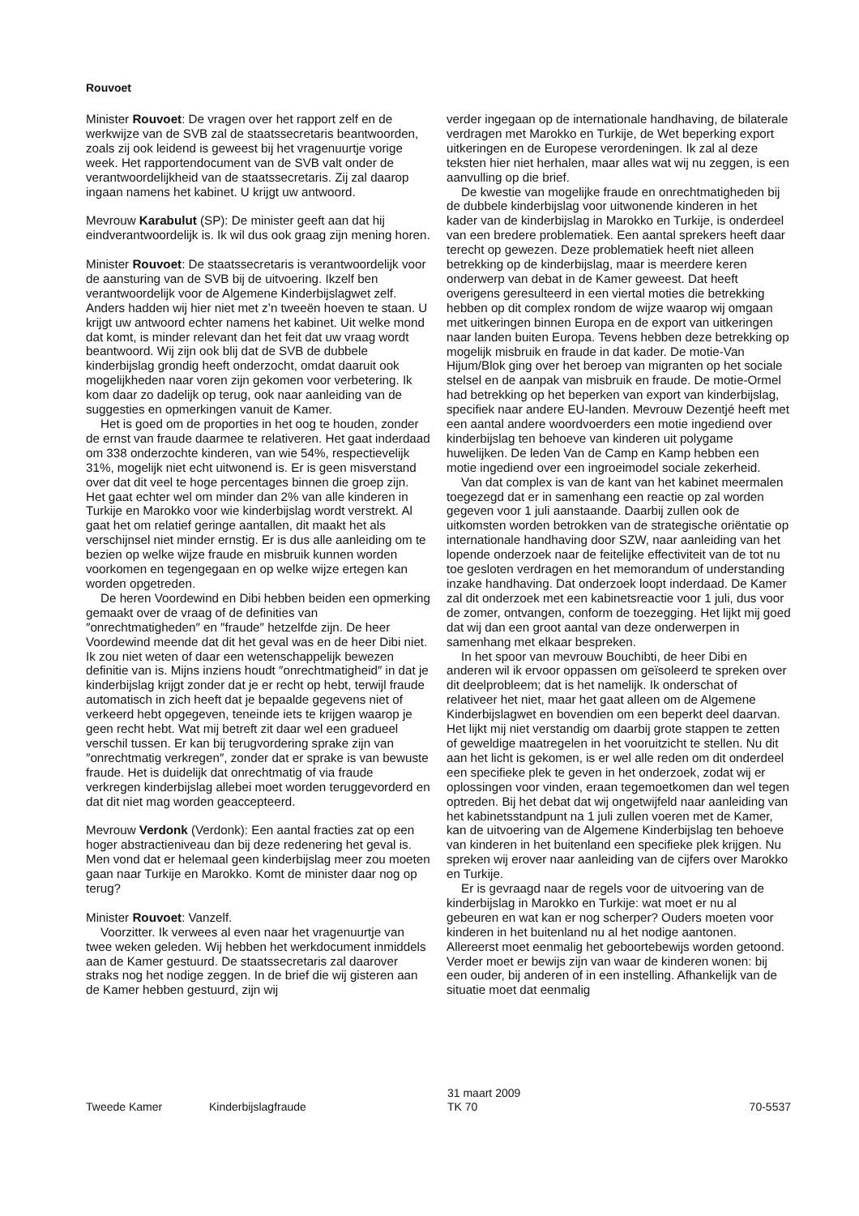Rouvoet
Minister Rouvoet: De vragen over het rapport zelf en de werkwijze van de SVB zal de staatssecretaris beantwoorden, zoals zij ook leidend is geweest bij het vragenuurtje vorige week. Het rapportendocument van de SVB valt onder de verantwoordelijkheid van de staatssecretaris. Zij zal daarop ingaan namens het kabinet. U krijgt uw antwoord.
Mevrouw Karabulut (SP): De minister geeft aan dat hij eindverantwoordelijk is. Ik wil dus ook graag zijn mening horen.
Minister Rouvoet: De staatssecretaris is verantwoordelijk voor de aansturing van de SVB bij de uitvoering. Ikzelf ben verantwoordelijk voor de Algemene Kinderbijslagwet zelf. Anders hadden wij hier niet met z’n tweeën hoeven te staan. U krijgt uw antwoord echter namens het kabinet. Uit welke mond dat komt, is minder relevant dan het feit dat uw vraag wordt beantwoord. Wij zijn ook blij dat de SVB de dubbele kinderbijslag grondig heeft onderzocht, omdat daaruit ook mogelijkheden naar voren zijn gekomen voor verbetering. Ik kom daar zo dadelijk op terug, ook naar aanleiding van de suggesties en opmerkingen vanuit de Kamer.
Het is goed om de proporties in het oog te houden, zonder de ernst van fraude daarmee te relativeren. Het gaat inderdaad om 338 onderzochte kinderen, van wie 54%, respectievelijk 31%, mogelijk niet echt uitwonend is. Er is geen misverstand over dat dit veel te hoge percentages binnen die groep zijn. Het gaat echter wel om minder dan 2% van alle kinderen in Turkije en Marokko voor wie kinderbijslag wordt verstrekt. Al gaat het om relatief geringe aantallen, dit maakt het als verschijnsel niet minder ernstig. Er is dus alle aanleiding om te bezien op welke wijze fraude en misbruik kunnen worden voorkomen en tegengegaan en op welke wijze ertegen kan worden opgetreden.
De heren Voordewind en Dibi hebben beiden een opmerking gemaakt over de vraag of de definities van ″onrechtmatigheden″ en ″fraude″ hetzelfde zijn. De heer Voordewind meende dat dit het geval was en de heer Dibi niet. Ik zou niet weten of daar een wetenschappelijk bewezen definitie van is. Mijns inziens houdt ″onrechtmatigheid″ in dat je kinderbijslag krijgt zonder dat je er recht op hebt, terwijl fraude automatisch in zich heeft dat je bepaalde gegevens niet of verkeerd hebt opgegeven, teneinde iets te krijgen waarop je geen recht hebt. Wat mij betreft zit daar wel een gradueel verschil tussen. Er kan bij terugvordering sprake zijn van ″onrechtmatig verkregen″, zonder dat er sprake is van bewuste fraude. Het is duidelijk dat onrechtmatig of via fraude verkregen kinderbijslag allebei moet worden teruggevorderd en dat dit niet mag worden geaccepteerd.
Mevrouw Verdonk (Verdonk): Een aantal fracties zat op een hoger abstractieniveau dan bij deze redenering het geval is. Men vond dat er helemaal geen kinderbijslag meer zou moeten gaan naar Turkije en Marokko. Komt de minister daar nog op terug?
Minister Rouvoet: Vanzelf.
Voorzitter. Ik verwees al even naar het vragenuurtje van twee weken geleden. Wij hebben het werkdocument inmiddels aan de Kamer gestuurd. De staatssecretaris zal daarover straks nog het nodige zeggen. In de brief die wij gisteren aan de Kamer hebben gestuurd, zijn wij
verder ingegaan op de internationale handhaving, de bilaterale verdragen met Marokko en Turkije, de Wet beperking export uitkeringen en de Europese verordeningen. Ik zal al deze teksten hier niet herhalen, maar alles wat wij nu zeggen, is een aanvulling op die brief.
De kwestie van mogelijke fraude en onrechtmatigheden bij de dubbele kinderbijslag voor uitwonende kinderen in het kader van de kinderbijslag in Marokko en Turkije, is onderdeel van een bredere problematiek. Een aantal sprekers heeft daar terecht op gewezen. Deze problematiek heeft niet alleen betrekking op de kinderbijslag, maar is meerdere keren onderwerp van debat in de Kamer geweest. Dat heeft overigens geresulteerd in een viertal moties die betrekking hebben op dit complex rondom de wijze waarop wij omgaan met uitkeringen binnen Europa en de export van uitkeringen naar landen buiten Europa. Tevens hebben deze betrekking op mogelijk misbruik en fraude in dat kader. De motie-Van Hijum/Blok ging over het beroep van migranten op het sociale stelsel en de aanpak van misbruik en fraude. De motie-Ormel had betrekking op het beperken van export van kinderbijslag, specifiek naar andere EU-landen. Mevrouw Dezentjé heeft met een aantal andere woordvoerders een motie ingediend over kinderbijslag ten behoeve van kinderen uit polygame huwelijken. De leden Van de Camp en Kamp hebben een motie ingediend over een ingroeimodel sociale zekerheid.
Van dat complex is van de kant van het kabinet meermalen toegezegd dat er in samenhang een reactie op zal worden gegeven voor 1 juli aanstaande. Daarbij zullen ook de uitkomsten worden betrokken van de strategische oriëntatie op internationale handhaving door SZW, naar aanleiding van het lopende onderzoek naar de feitelijke effectiviteit van de tot nu toe gesloten verdragen en het memorandum of understanding inzake handhaving. Dat onderzoek loopt inderdaad. De Kamer zal dit onderzoek met een kabinetsreactie voor 1 juli, dus voor de zomer, ontvangen, conform de toezegging. Het lijkt mij goed dat wij dan een groot aantal van deze onderwerpen in samenhang met elkaar bespreken.
In het spoor van mevrouw Bouchibti, de heer Dibi en anderen wil ik ervoor oppassen om geïsoleerd te spreken over dit deelprobleem; dat is het namelijk. Ik onderschat of relativeer het niet, maar het gaat alleen om de Algemene Kinderbijslagwet en bovendien om een beperkt deel daarvan. Het lijkt mij niet verstandig om daarbij grote stappen te zetten of geweldige maatregelen in het vooruitzicht te stellen. Nu dit aan het licht is gekomen, is er wel alle reden om dit onderdeel een specifieke plek te geven in het onderzoek, zodat wij er oplossingen voor vinden, eraan tegemoetkomen dan wel tegen optreden. Bij het debat dat wij ongetwijfeld naar aanleiding van het kabinetsstandpunt na 1 juli zullen voeren met de Kamer, kan de uitvoering van de Algemene Kinderbijslag ten behoeve van kinderen in het buitenland een specifieke plek krijgen. Nu spreken wij erover naar aanleiding van de cijfers over Marokko en Turkije.
Er is gevraagd naar de regels voor de uitvoering van de kinderbijslag in Marokko en Turkije: wat moet er nu al gebeuren en wat kan er nog scherper? Ouders moeten voor kinderen in het buitenland nu al het nodige aantonen. Allereerst moet eenmalig het geboortebewijs worden getoond. Verder moet er bewijs zijn van waar de kinderen wonen: bij een ouder, bij anderen of in een instelling. Afhankelijk van de situatie moet dat eenmalig
Tweede Kamer Kinderbijslagfraude
31 maart 2009
TK 70
70-5537